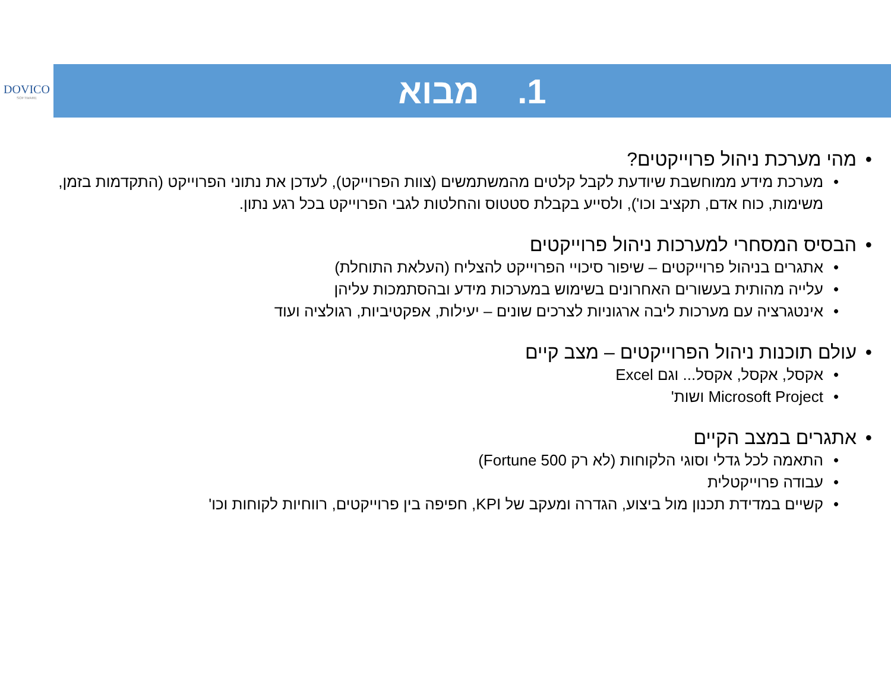DOVICO
SOFTWARE
1. מבוא
מהי מערכת ניהול פרוייקטים?
מערכת מידע ממוחשבת שיודעת לקבל קלטים מהמשתמשים (צוות הפרוייקט), לעדכן את נתוני הפרוייקט (התקדמות בזמן, משימות, כוח אדם, תקציב וכו'), ולסייע בקבלת סטטוס והחלטות לגבי הפרוייקט בכל רגע נתון.
הבסיס המסחרי למערכות ניהול פרוייקטים
אתגרים בניהול פרוייקטים – שיפור סיכויי הפרוייקט להצליח (העלאת התוחלת)
עלייה מהותית בעשורים האחרונים בשימוש במערכות מידע ובהסתמכות עליהן
אינטגרציה עם מערכות ליבה ארגוניות לצרכים שונים – יעילות, אפקטיביות, רגולציה ועוד
עולם תוכנות ניהול הפרוייקטים – מצב קיים
אקסל, אקסל, אקסל... וגם Excel
Microsoft Project ושות'
אתגרים במצב הקיים
התאמה לכל גדלי וסוגי הלקוחות (לא רק Fortune 500)
עבודה פרוייקטלית
קשיים במדידת תכנון מול ביצוע, הגדרה ומעקב של KPI, חפיפה בין פרוייקטים, רווחיות לקוחות וכו'